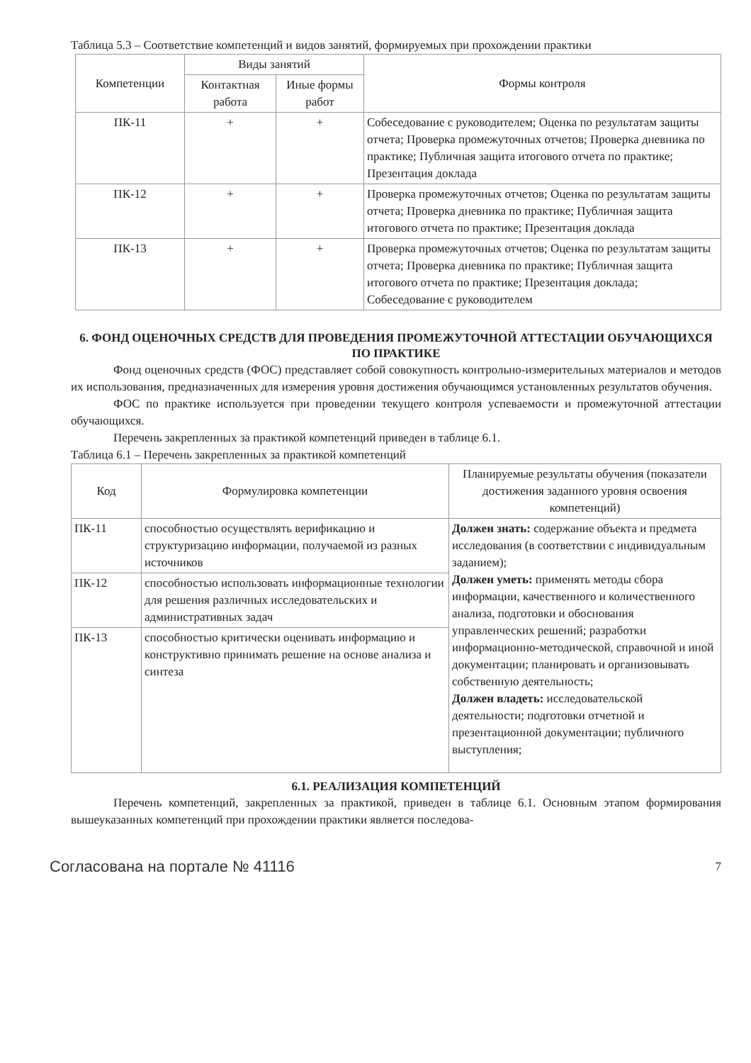Таблица 5.3 – Соответствие компетенций и видов занятий, формируемых при прохождении практики
| Компетенции | Виды занятий | | Формы контроля |
| --- | --- | --- | --- |
| | Контактная работа | Иные формы работ | |
| ПК-11 | + | + | Собеседование с руководителем; Оценка по результатам защиты отчета; Проверка промежуточных отчетов; Проверка дневника по практике; Публичная защита итогового отчета по практике; Презентация доклада |
| ПК-12 | + | + | Проверка промежуточных отчетов; Оценка по результатам защиты отчета; Проверка дневника по практике; Публичная защита итогового отчета по практике; Презентация доклада |
| ПК-13 | + | + | Проверка промежуточных отчетов; Оценка по результатам защиты отчета; Проверка дневника по практике; Публичная защита итогового отчета по практике; Презентация доклада; Собеседование с руководителем |
6. ФОНД ОЦЕНОЧНЫХ СРЕДСТВ ДЛЯ ПРОВЕДЕНИЯ ПРОМЕЖУТОЧНОЙ АТТЕСТАЦИИ ОБУЧАЮЩИХСЯ ПО ПРАКТИКЕ
Фонд оценочных средств (ФОС) представляет собой совокупность контрольно-измерительных материалов и методов их использования, предназначенных для измерения уровня достижения обучающимся установленных результатов обучения.
ФОС по практике используется при проведении текущего контроля успеваемости и промежуточной аттестации обучающихся.
Перечень закрепленных за практикой компетенций приведен в таблице 6.1.
Таблица 6.1 – Перечень закрепленных за практикой компетенций
| Код | Формулировка компетенции | Планируемые результаты обучения (показатели достижения заданного уровня освоения компетенций) |
| --- | --- | --- |
| ПК-11 | способностью осуществлять верификацию и структуризацию информации, получаемой из разных источников | Должен знать: содержание объекта и предмета исследования (в соответствии с индивидуальным заданием); Должен уметь: применять методы сбора информации, качественного и количественного анализа, подготовки и обоснования управленческих решений; разработки информационно-методической, справочной и иной документации; планировать и организовывать собственную деятельность; Должен владеть: исследовательской деятельности; подготовки отчетной и презентационной документации; публичного выступления; |
| ПК-12 | способностью использовать информационные технологии для решения различных исследовательских и административных задач | |
| ПК-13 | способностью критически оценивать информацию и конструктивно принимать решение на основе анализа и синтеза | |
6.1. РЕАЛИЗАЦИЯ КОМПЕТЕНЦИЙ
Перечень компетенций, закрепленных за практикой, приведен в таблице 6.1. Основным этапом формирования вышеуказанных компетенций при прохождении практики является последова-
Согласована на портале № 41116 7